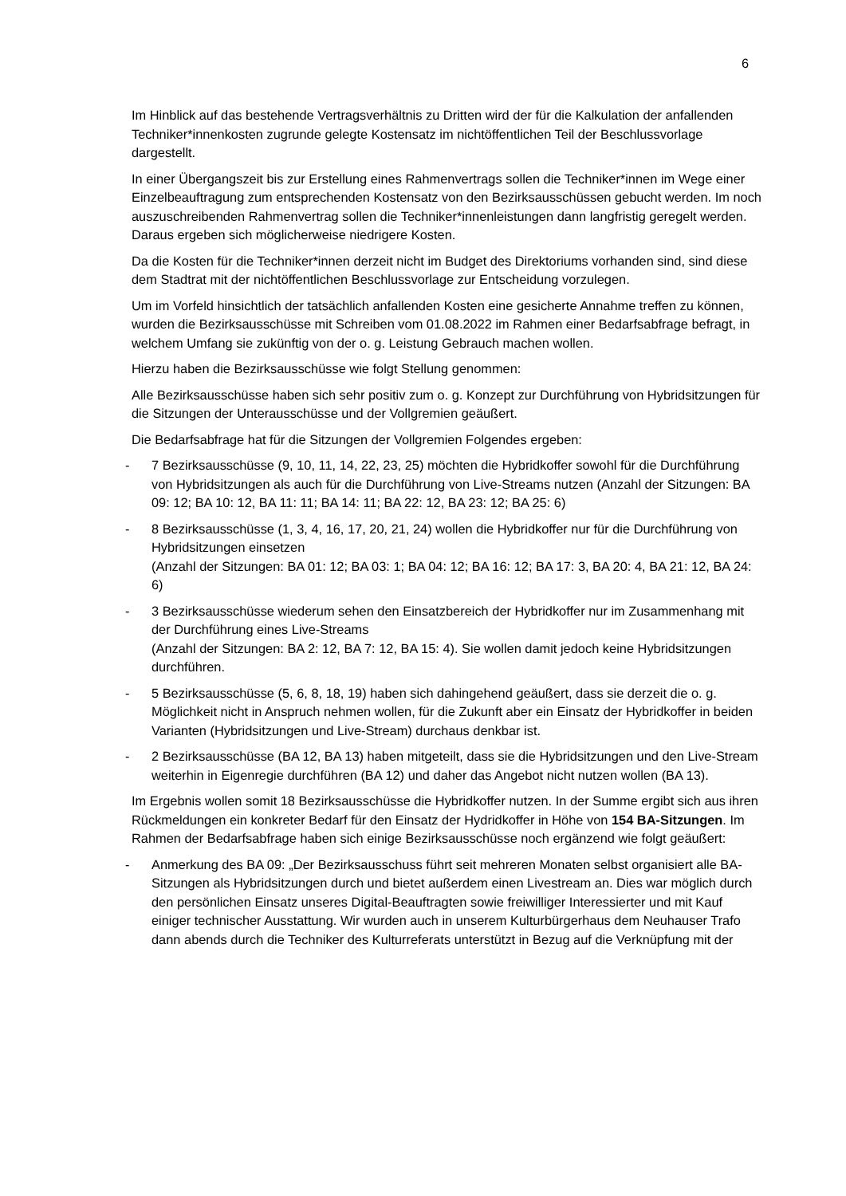6
Im Hinblick auf das bestehende Vertragsverhältnis zu Dritten wird der für die Kalkulation der anfallenden Techniker*innenkosten zugrunde gelegte Kostensatz im nichtöffentlichen Teil der Beschlussvorlage dargestellt.
In einer Übergangszeit bis zur Erstellung eines Rahmenvertrags sollen die Techniker*in­nen im Wege einer Einzelbeauftragung zum entsprechenden Kostensatz von den Bezirksausschüssen gebucht werden. Im noch auszuschreibenden Rahmenvertrag sollen die Techniker*innenleistungen dann langfristig geregelt werden. Daraus ergeben sich möglicherweise niedrigere Kosten.
Da die Kosten für die Techniker*innen derzeit nicht im Budget des Direktoriums vorhan­den sind, sind diese dem Stadtrat mit der nichtöffentlichen Beschlussvorlage zur Entscheidung vorzulegen.
Um im Vorfeld hinsichtlich der tatsächlich anfallenden Kosten eine gesicherte Annahme treffen zu können, wurden die Bezirksausschüsse mit Schreiben vom 01.08.2022 im Rahmen einer Bedarfsabfrage befragt, in welchem Umfang sie zukünftig von der o. g. Leistung Gebrauch machen wollen.
Hierzu haben die Bezirksausschüsse wie folgt Stellung genommen:
Alle Bezirksausschüsse haben sich sehr positiv zum o. g. Konzept zur Durchführung von Hybridsitzungen für die Sitzungen der Unterausschüsse und der Vollgremien geäußert.
Die Bedarfsabfrage hat für die Sitzungen der Vollgremien Folgendes ergeben:
- 7 Bezirksausschüsse (9, 10, 11, 14, 22, 23, 25) möchten die Hybridkoffer sowohl für die Durchführung von Hybridsitzungen als auch für die Durchführung von Live-Streams nutzen (Anzahl der Sitzungen: BA 09: 12; BA 10: 12, BA 11: 11; BA 14: 11; BA 22: 12, BA 23: 12; BA 25: 6)
- 8 Bezirksausschüsse (1, 3, 4, 16, 17, 20, 21, 24) wollen die Hybridkoffer nur für die Durchführung von Hybridsitzungen einsetzen
(Anzahl der Sitzungen: BA 01: 12; BA 03: 1; BA 04: 12; BA 16: 12; BA 17: 3, BA 20: 4, BA 21: 12, BA 24: 6)
- 3 Bezirksausschüsse wiederum sehen den Einsatzbereich der Hybridkoffer nur im Zusammenhang mit der Durchführung eines Live-Streams
(Anzahl der Sitzungen: BA 2: 12, BA 7: 12, BA 15: 4). Sie wollen damit jedoch keine Hybridsitzungen durchführen.
- 5 Bezirksausschüsse (5, 6, 8, 18, 19) haben sich dahingehend geäußert, dass sie der­zeit die o. g. Möglichkeit nicht in Anspruch nehmen wollen, für die Zukunft aber ein Einsatz der Hybridkoffer in beiden Varianten (Hybridsitzungen und Live-Stream) durch­aus denkbar ist.
- 2 Bezirksausschüsse (BA 12, BA 13) haben mitgeteilt, dass sie die Hybridsitzungen und den Live-Stream weiterhin in Eigenregie durchführen (BA 12) und daher das Angebot nicht nutzen wollen (BA 13).
Im Ergebnis wollen somit 18 Bezirksausschüsse die Hybridkoffer nutzen. In der Summe ergibt sich aus ihren Rückmeldungen ein konkreter Bedarf für den Einsatz der Hydrid­koffer in Höhe von 154 BA-Sitzungen. Im Rahmen der Bedarfsabfrage haben sich einige Bezirksausschüsse noch ergänzend wie folgt geäußert:
- Anmerkung des BA 09: „Der Bezirksausschuss führt seit mehreren Monaten selbst or­ganisiert alle BA-Sitzungen als Hybridsitzungen durch und bietet außerdem einen Live­stream an. Dies war möglich durch den persönlichen Einsatz unseres Digital-Beauf­tragten sowie freiwilliger Interessierter und mit Kauf einiger technischer Ausstattung. Wir wurden auch in unserem Kulturbürgerhaus dem Neuhauser Trafo dann abends durch die Techniker des Kulturreferats unterstützt in Bezug auf die Verknüpfung mit der